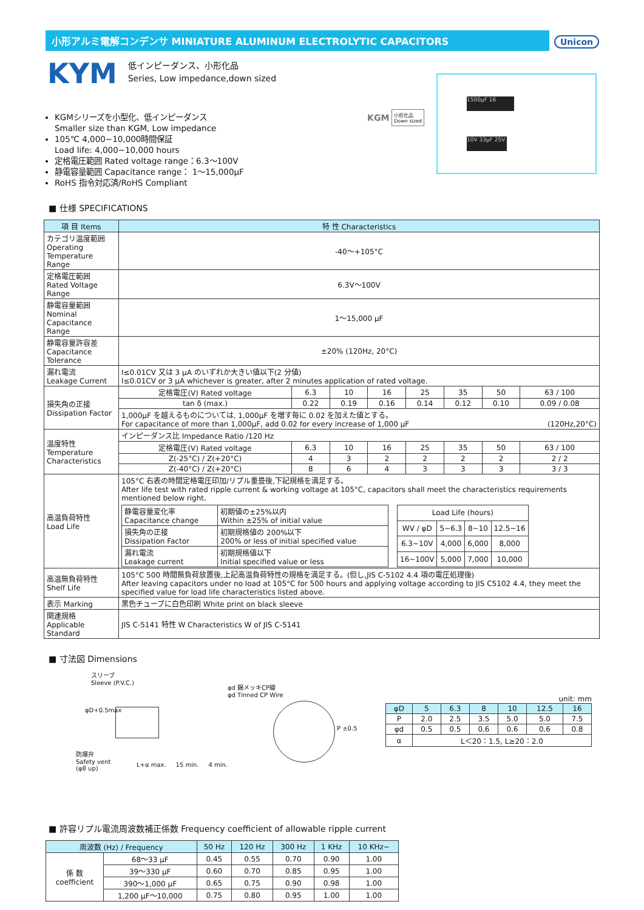小形アルミ電解コンデンサ MINIATURE ALUMINUM ELECTROLYTIC CAPACITORS Unicon
KYM
低インピーダンス、小形化品
Series, Low impedance,down sized
KGMシリーズを小型化、低インピーダンス
Smaller size than KGM, Low impedance
105℃ 4,000~10,000時間保証
Load life: 4,000~10,000 hours
定格電圧範囲 Rated voltage range：6.3～100V
静電容量範囲 Capacitance range： 1～15,000µF
RoHS 指令対応済/RoHS Compliant
KGM 小形化品
Down sized
1500µF 16
10V 33µF 25V
■ 仕様 SPECIFICATIONS
| 項 目 Items | 特 性 Characteristics | | | | | | | |
| --- | --- | --- | --- | --- | --- | --- | --- | --- |
| カテゴリ温度範囲 Operating Temperature Range | -40～+105°C | | | | | | | |
| 定格電圧範囲 Rated Voltage Range | 6.3V～100V | | | | | | | |
| 静電容量範囲 Nominal Capacitance Range | 1～15,000 µF | | | | | | | |
| 静電容量許容差 Capacitance Tolerance | ±20% (120Hz, 20°C) | | | | | | | |
| 漏れ電流 Leakage Current | I≤0.01CV 又は 3 µA のいずれか大きい値以下(2 分値) I≤0.01CV or 3 µA whichever is greater, after 2 minutes application of rated voltage. | | | | | | | |
| 損失角の正接 Dissipation Factor | 定格電圧(V) Rated voltage | 6.3 | 10 | 16 | 25 | 35 | 50 | 63 / 100 |
| | tan δ (max.) | 0.22 | 0.19 | 0.16 | 0.14 | 0.12 | 0.10 | 0.09 / 0.08 |
| | 1,000µF を越えるものについては, 1,000µF を増す毎に 0.02 を加えた値とする。 For capacitance of more than 1,000µF, add 0.02 for every increase of 1,000 µF (120Hz,20°C) | | | | | | | |
| 温度特性 Temperature Characteristics | インピーダンス比 Impedance Ratio /120 Hz | | | | | | | |
| | 定格電圧(V) Rated voltage | 6.3 | 10 | 16 | 25 | 35 | 50 | 63 / 100 |
| | Z(-25°C) / Z(+20°C) | 4 | 3 | 2 | 2 | 2 | 2 | 2 / 2 |
| | Z(-40°C) / Z(+20°C) | 8 | 6 | 4 | 3 | 3 | 3 | 3 / 3 |
| 高温負荷特性 Load Life | 105°C 右表の時間定格電圧印加/リプル重畳後,下記規格を満足する。 After life test with rated ripple current & working voltage at 105°C, capacitors shall meet the characteristics requirements mentioned below right. / 静電容量変化率 Capacitance change / 初期値の±25%以内 Within ±25% of initial value / / 損失角の正接 Dissipation Factor / 初期規格値の 200%以下 200% or less of initial specified value / / 漏れ電流 Leakage current / 初期規格値以下 Initial specified value or less / / Load Life (hours) / / / / / WV / φD / 5~6.3 / 8~10 / 12.5~16 / / 6.3~10V / 4,000 / 6,000 / 8,000 / / 16~100V / 5,000 / 7,000 / 10,000 / | | | | | | | |
| 高温無負荷特性 Shelf Life | 105°C 500 時間無負荷放置後,上記高温負荷特性の規格を満足する。(但し,JIS C-5102 4.4 項の電圧処理後) After leaving capacitors under no load at 105°C for 500 hours and applying voltage according to JIS C5102 4.4, they meet the specified value for load life characteristics listed above. | | | | | | | |
| 表示 Marking | 黒色チューブに白色印刷 White print on black sleeve | | | | | | | |
| 関連規格 Applicable Standard | JIS C-5141 特性 W Characteristics W of JIS C-5141 | | | | | | | |
■ 寸法図 Dimensions
スリーブ
Sleeve (P.V.C.)
φd 錫メッキCP線
φd Tinned CP Wire
P ±0.5
防爆弁
Safety vent
(φ8 up)
L+α max. 15 min. 4 min.
φD+0.5max
unit: mm
| φD | 5 | 6.3 | 8 | 10 | 12.5 | 16 |
| P | 2.0 | 2.5 | 3.5 | 5.0 | 5.0 | 7.5 |
| φd | 0.5 | 0.5 | 0.6 | 0.6 | 0.6 | 0.8 |
| α | L＜20：1.5, L≥20：2.0 | | | | | |
■ 許容リプル電流周波数補正係数 Frequency coefficient of allowable ripple current
| 周波数 (Hz) / Frequency | | 50 Hz | 120 Hz | 300 Hz | 1 KHz | 10 KHz~ |
| 係 数 coefficient | 68～33 µF | 0.45 | 0.55 | 0.70 | 0.90 | 1.00 |
| | 39～330 µF | 0.60 | 0.70 | 0.85 | 0.95 | 1.00 |
| | 390～1,000 µF | 0.65 | 0.75 | 0.90 | 0.98 | 1.00 |
| | 1,200 µF～10,000 | 0.75 | 0.80 | 0.95 | 1.00 | 1.00 |